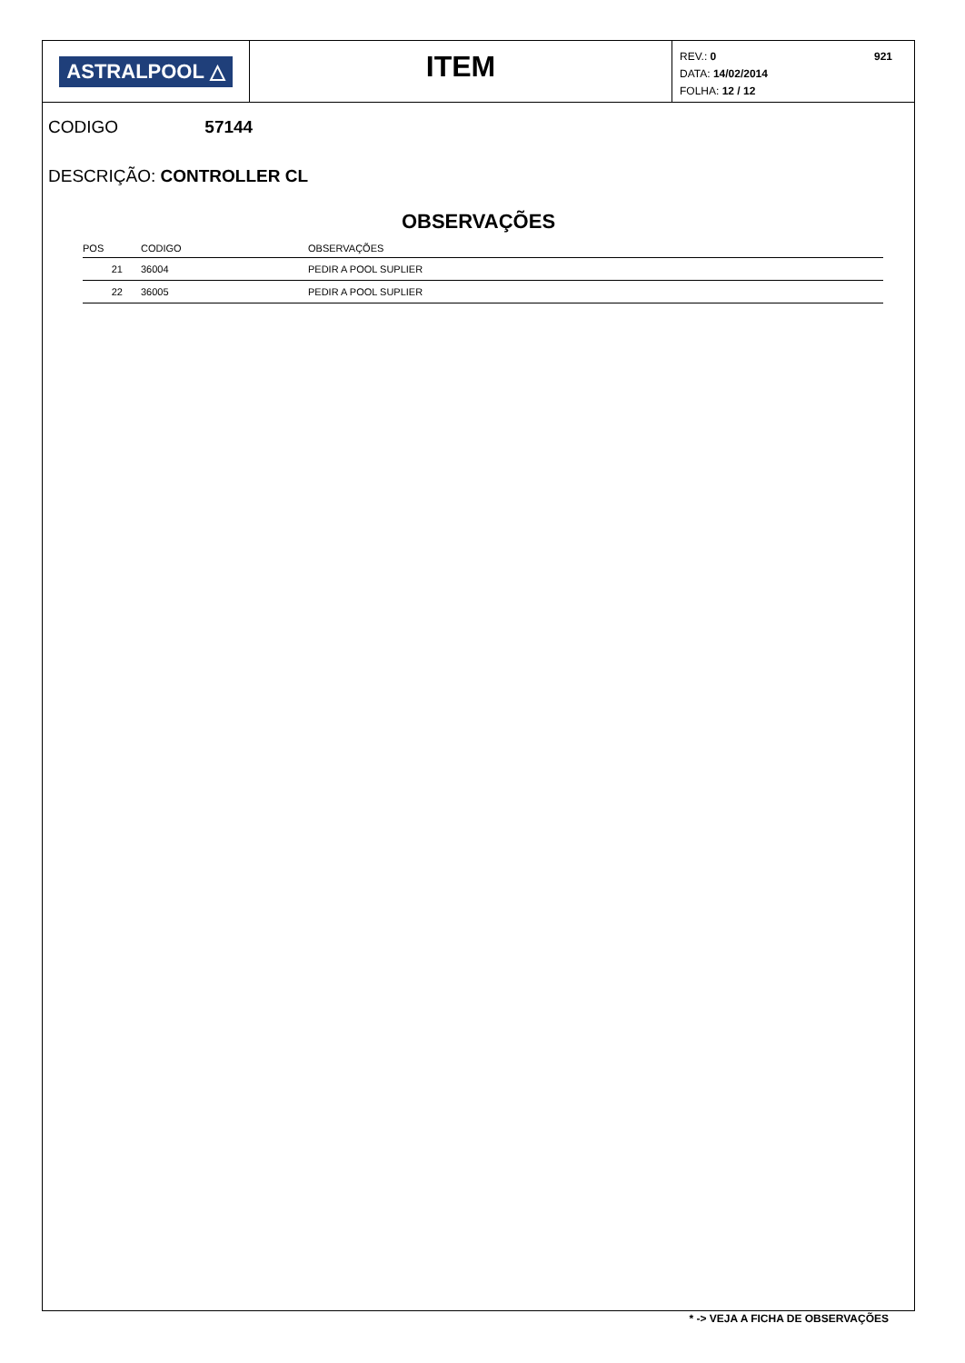ASTRALPOOL △
ITEM
REV.: 0
DATA: 14/02/2014
FOLHA: 12 / 12
921
CODIGO 57144
DESCRIÇÃO: CONTROLLER CL
OBSERVAÇÕES
| POS | CODIGO | OBSERVAÇÕES |
| --- | --- | --- |
| 21 | 36004 | PEDIR A POOL SUPLIER |
| 22 | 36005 | PEDIR A POOL SUPLIER |
* -> VEJA A FICHA DE OBSERVAÇÕES